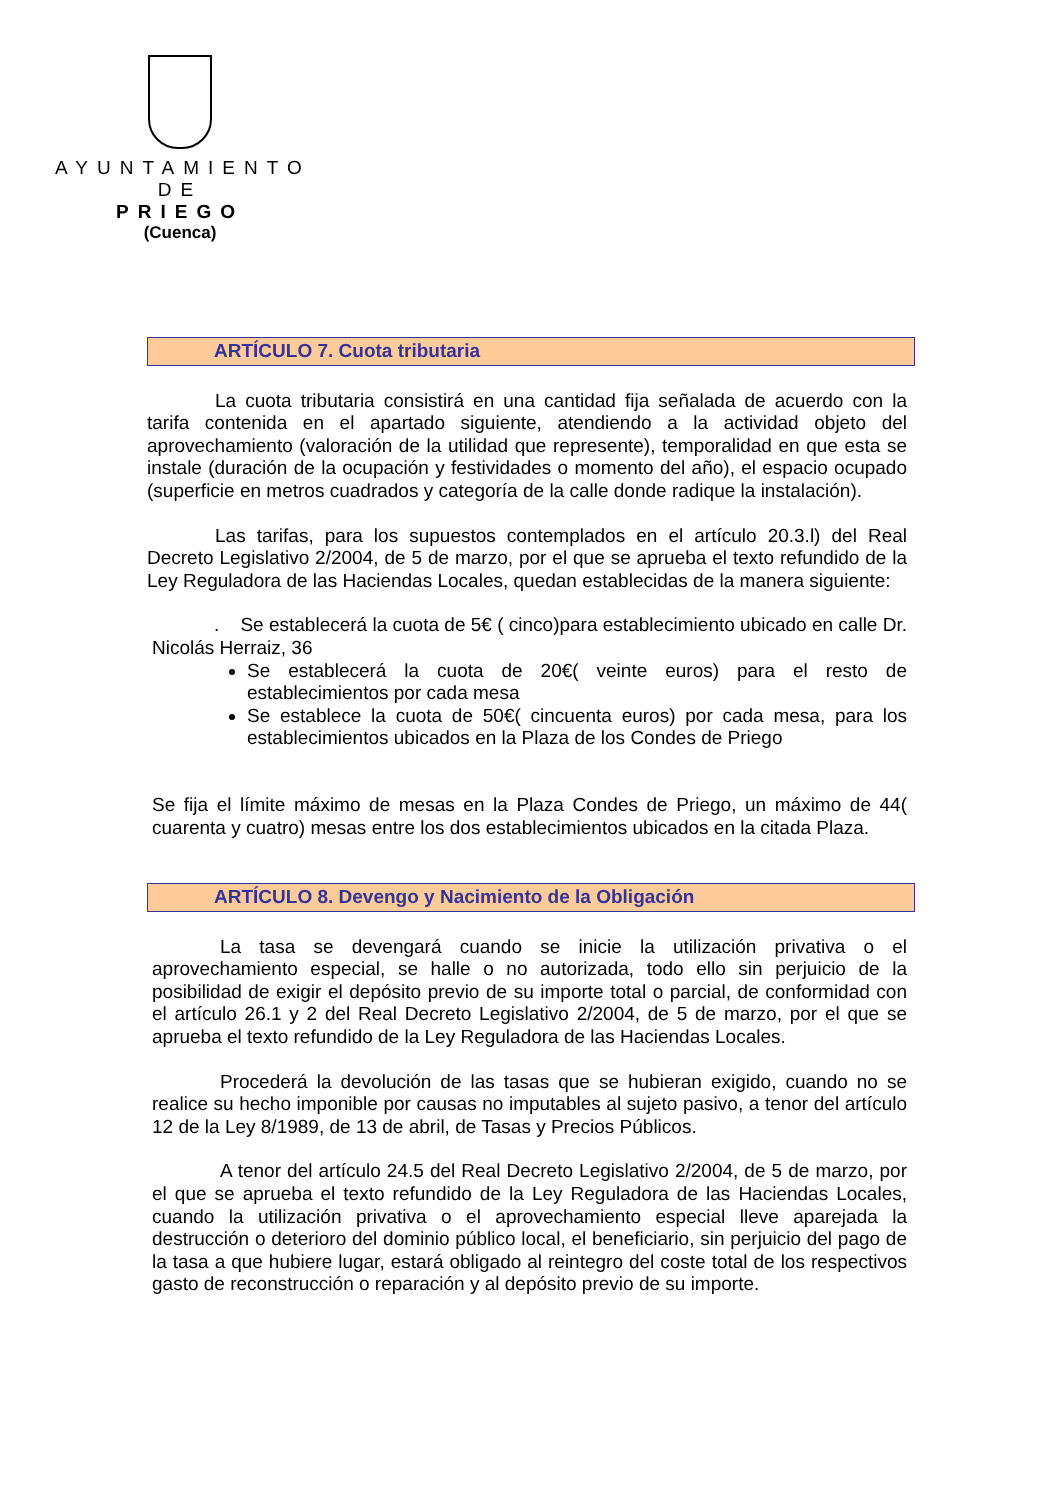AYUNTAMIENTO
DE
PRIEGO
(Cuenca)
ARTÍCULO 7. Cuota tributaria
La cuota tributaria consistirá en una cantidad fija señalada de acuerdo con la tarifa contenida en el apartado siguiente, atendiendo a la actividad objeto del aprovechamiento (valoración de la utilidad que represente), temporalidad en que esta se instale (duración de la ocupación y festividades o momento del año), el espacio ocupado (superficie en metros cuadrados y categoría de la calle donde radique la instalación).
Las tarifas, para los supuestos contemplados en el artículo 20.3.l) del Real Decreto Legislativo 2/2004, de 5 de marzo, por el que se aprueba el texto refundido de la Ley Reguladora de las Haciendas Locales, quedan establecidas de la manera siguiente:
. Se establecerá la cuota de 5€ ( cinco)para establecimiento ubicado en calle Dr. Nicolás Herraiz, 36
Se establecerá la cuota de 20€( veinte euros) para el resto de establecimientos por cada mesa
Se establece la cuota de 50€( cincuenta euros) por cada mesa, para los establecimientos ubicados en la Plaza de los Condes de Priego
Se fija el límite máximo de mesas en la Plaza Condes de Priego, un máximo de 44( cuarenta y cuatro) mesas entre los dos establecimientos ubicados en la citada Plaza.
ARTÍCULO 8. Devengo y Nacimiento de la Obligación
La tasa se devengará cuando se inicie la utilización privativa o el aprovechamiento especial, se halle o no autorizada, todo ello sin perjuicio de la posibilidad de exigir el depósito previo de su importe total o parcial, de conformidad con el artículo 26.1 y 2 del Real Decreto Legislativo 2/2004, de 5 de marzo, por el que se aprueba el texto refundido de la Ley Reguladora de las Haciendas Locales.
Procederá la devolución de las tasas que se hubieran exigido, cuando no se realice su hecho imponible por causas no imputables al sujeto pasivo, a tenor del artículo 12 de la Ley 8/1989, de 13 de abril, de Tasas y Precios Públicos.
A tenor del artículo 24.5 del Real Decreto Legislativo 2/2004, de 5 de marzo, por el que se aprueba el texto refundido de la Ley Reguladora de las Haciendas Locales, cuando la utilización privativa o el aprovechamiento especial lleve aparejada la destrucción o deterioro del dominio público local, el beneficiario, sin perjuicio del pago de la tasa a que hubiere lugar, estará obligado al reintegro del coste total de los respectivos gasto de reconstrucción o reparación y al depósito previo de su importe.